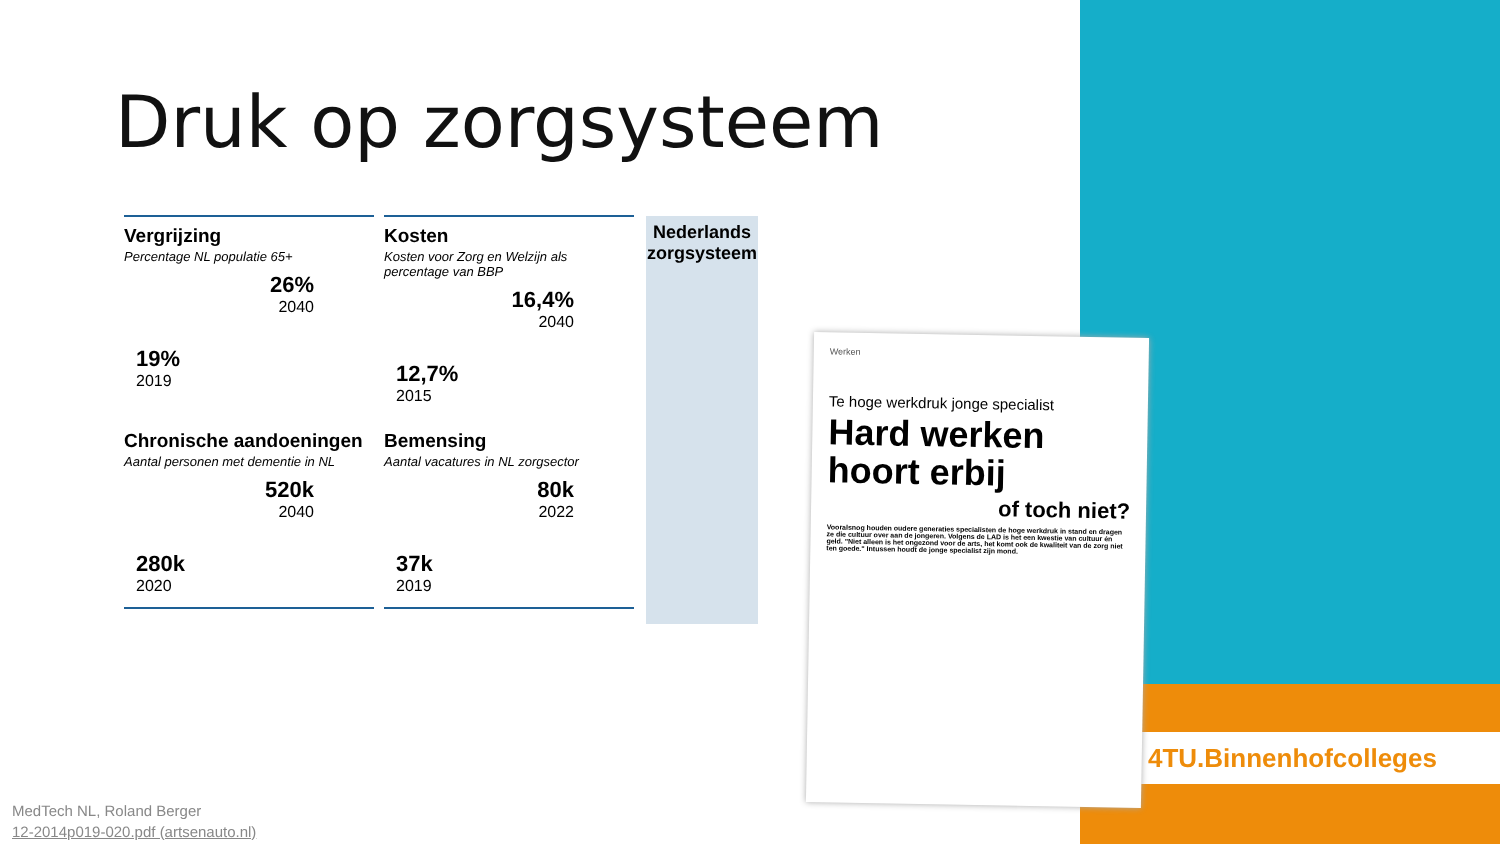Druk op zorgsysteem
Vergrijzing
Percentage NL populatie 65+
26%
2040
19%
2019
Kosten
Kosten voor Zorg en Welzijn als percentage van BBP
16,4%
2040
12,7%
2015
Chronische aandoeningen
Aantal personen met dementie in NL
520k
2040
280k
2020
Bemensing
Aantal vacatures in NL zorgsector
80k
2022
37k
2019
Nederlands zorgsysteem
4TU.Binnenhofcolleges
Werken
Te hoge werkdruk jonge specialist
Hard werken hoort erbij
of toch niet?
Vooralsnog houden oudere generaties specialisten de hoge werkdruk in stand en dragen ze die cultuur over aan de jongeren. Volgens de LAD is het een kwestie van cultuur én geld. "Niet alleen is het ongezond voor de arts, het komt ook de kwaliteit van de zorg niet ten goede." Intussen houdt de jonge specialist zijn mond.
MedTech NL, Roland Berger
12-2014p019-020.pdf (artsenauto.nl)